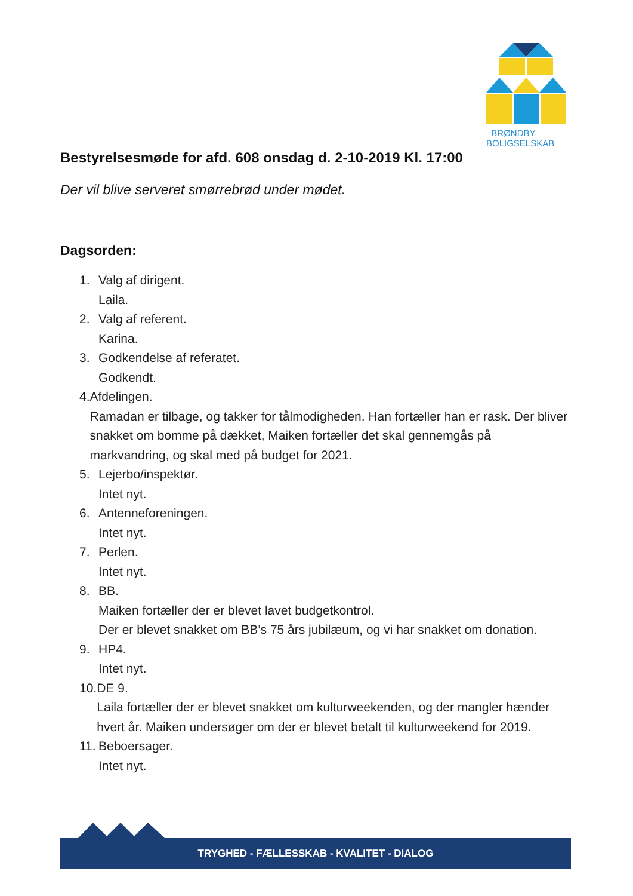BRØNDBY
BOLIGSELSKAB
Bestyrelsesmøde for afd. 608 onsdag d. 2-10-2019 Kl. 17:00
Der vil blive serveret smørrebrød under mødet.
Dagsorden:
1. Valg af dirigent.
Laila.
2. Valg af referent.
Karina.
3. Godkendelse af referatet.
Godkendt.
4. Afdelingen.
Ramadan er tilbage, og takker for tålmodigheden. Han fortæller han er rask. Der bliver snakket om bomme på dækket, Maiken fortæller det skal gennemgås på markvandring, og skal med på budget for 2021.
5. Lejerbo/inspektør.
Intet nyt.
6. Antenneforeningen.
Intet nyt.
7. Perlen.
Intet nyt.
8. BB.
Maiken fortæller der er blevet lavet budgetkontrol.
Der er blevet snakket om BB’s 75 års jubilæum, og vi har snakket om donation.
9. HP4.
Intet nyt.
10.
DE 9.
Laila fortæller der er blevet snakket om kulturweekenden, og der mangler hænder hvert år. Maiken undersøger om der er blevet betalt til kulturweekend for 2019.
11.
Beboersager.
Intet nyt.
TRYGHED - FÆLLESSKAB - KVALITET - DIALOG